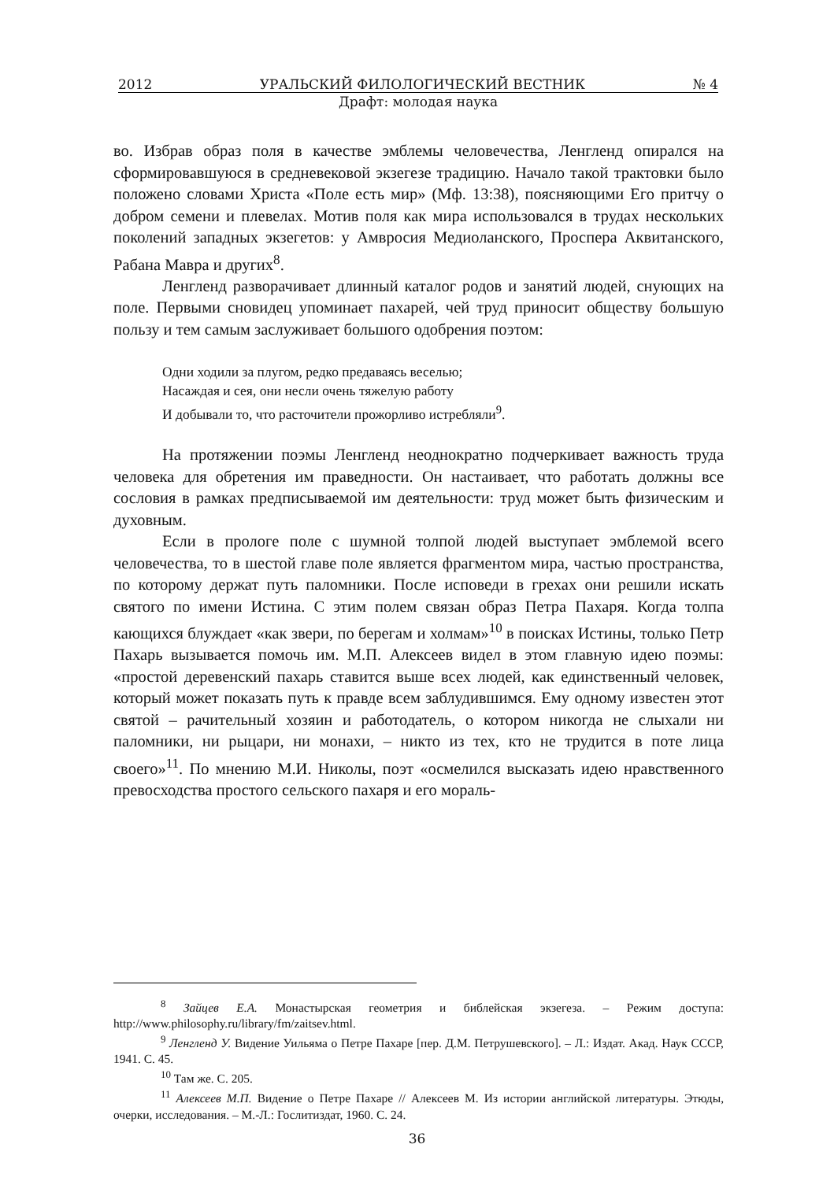2012 УРАЛЬСКИЙ ФИЛОЛОГИЧЕСКИЙ ВЕСТНИК № 4
Драфт: молодая наука
во. Избрав образ поля в качестве эмблемы человечества, Ленгленд опирался на сформировавшуюся в средневековой экзегезе традицию. Начало такой трактовки было положено словами Христа «Поле есть мир» (Мф. 13:38), поясняющими Его притчу о добром семени и плевелах. Мотив поля как мира использовался в трудах нескольких поколений западных экзегетов: у Амвросия Медиоланского, Проспера Аквитанского, Рабана Мавра и других<sup>8</sup>.
Ленгленд разворачивает длинный каталог родов и занятий людей, снующих на поле. Первыми сновидец упоминает пахарей, чей труд приносит обществу большую пользу и тем самым заслуживает большого одобрения поэтом:
Одни ходили за плугом, редко предаваясь веселью;
Насаждая и сея, они несли очень тяжелую работу
И добывали то, что расточители прожорливо истребляли<sup>9</sup>.
На протяжении поэмы Ленгленд неоднократно подчеркивает важность труда человека для обретения им праведности. Он настаивает, что работать должны все сословия в рамках предписываемой им деятельности: труд может быть физическим и духовным.
Если в прологе поле с шумной толпой людей выступает эмблемой всего человечества, то в шестой главе поле является фрагментом мира, частью пространства, по которому держат путь паломники. После исповеди в грехах они решили искать святого по имени Истина. С этим полем связан образ Петра Пахаря. Когда толпа кающихся блуждает «как звери, по берегам и холмам»<sup>10</sup> в поисках Истины, только Петр Пахарь вызывается помочь им. М.П. Алексеев видел в этом главную идею поэмы: «простой деревенский пахарь ставится выше всех людей, как единственный человек, который может показать путь к правде всем заблудившимся. Ему одному известен этот святой – рачительный хозяин и работодатель, о котором никогда не слыхали ни паломники, ни рыцари, ни монахи, – никто из тех, кто не трудится в поте лица своего»<sup>11</sup>. По мнению М.И. Николы, поэт «осмелился высказать идею нравственного превосходства простого сельского пахаря и его мораль-
<sup>8</sup> Зайцев Е.А. Монастырская геометрия и библейская экзегеза. – Режим доступа: http://www.philosophy.ru/library/fm/zaitsev.html.
<sup>9</sup> Ленгленд У. Видение Уильяма о Петре Пахаре [пер. Д.М. Петрушевского]. – Л.: Издат. Акад. Наук СССР, 1941. С. 45.
<sup>10</sup> Там же. С. 205.
<sup>11</sup> Алексеев М.П. Видение о Петре Пахаре // Алексеев М. Из истории английской литературы. Этюды, очерки, исследования. – М.-Л.: Гослитиздат, 1960. С. 24.
36